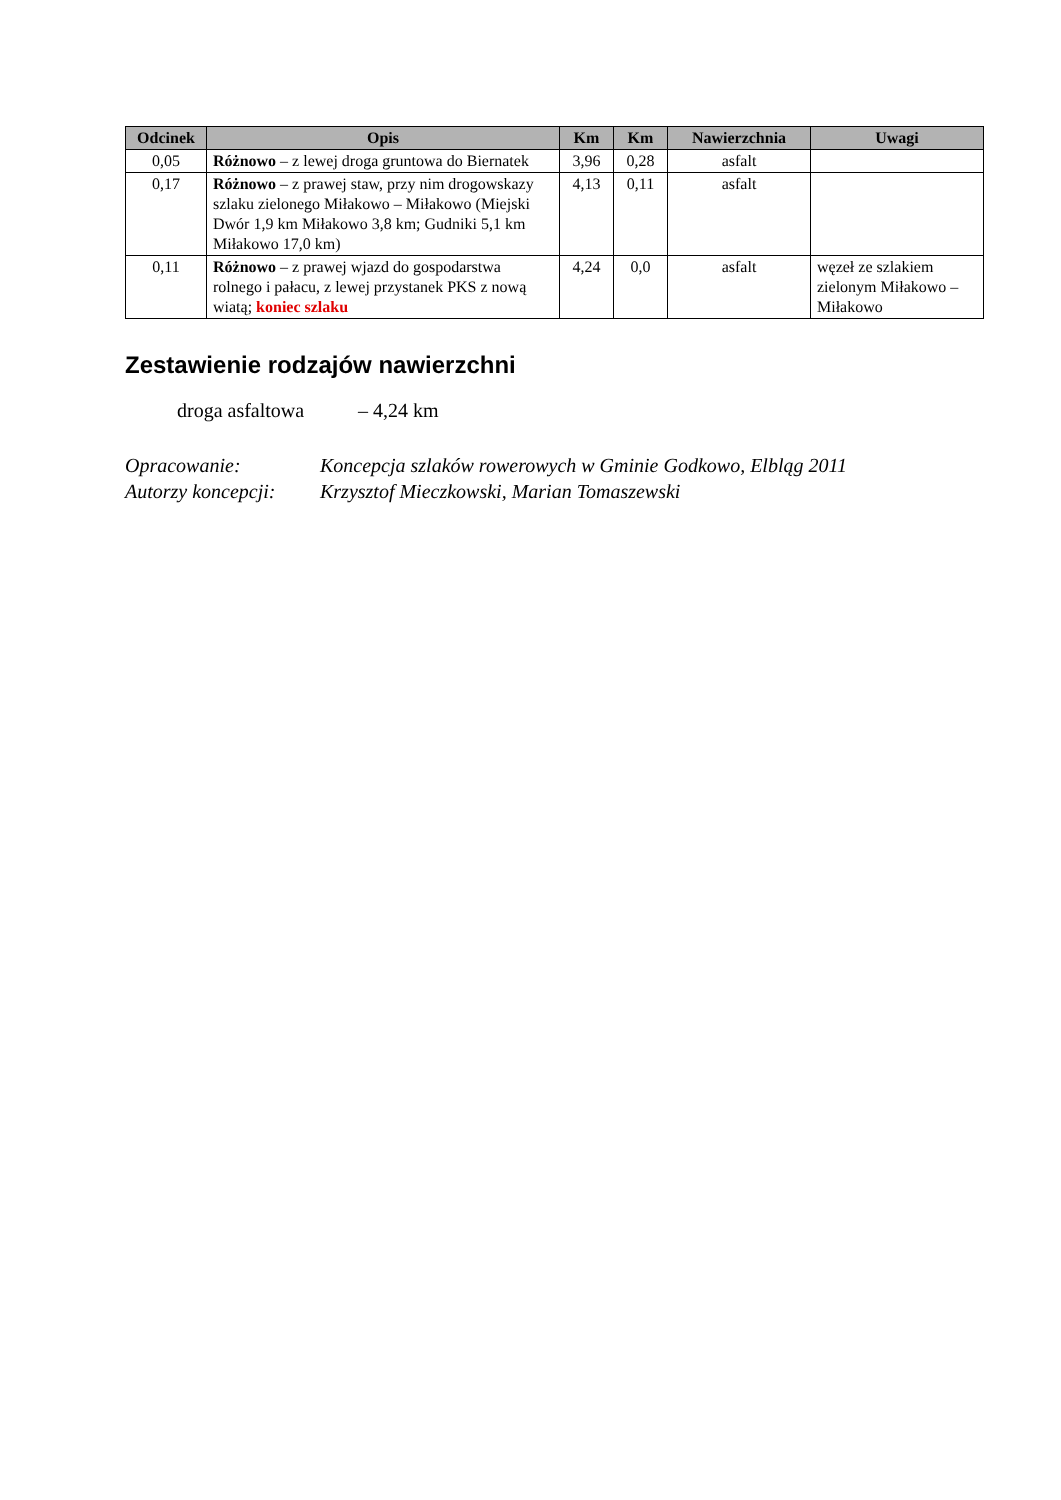| Odcinek | Opis | Km | Km | Nawierzchnia | Uwagi |
| --- | --- | --- | --- | --- | --- |
| 0,05 | Różnowo – z lewej droga gruntowa do Biernatek | 3,96 | 0,28 | asfalt | |
| 0,17 | Różnowo – z prawej staw, przy nim drogowskazy szlaku zielonego Miłakowo – Miłakowo (Miejski Dwór 1,9 km Miłakowo 3,8 km; Gudniki 5,1 km Miłakowo 17,0 km) | 4,13 | 0,11 | asfalt | |
| 0,11 | Różnowo – z prawej wjazd do gospodarstwa rolnego i pałacu, z lewej przystanek PKS z nową wiatą; koniec szlaku | 4,24 | 0,0 | asfalt | węzeł ze szlakiem zielonym Miłakowo – Miłakowo |
Zestawienie rodzajów nawierzchni
droga asfaltowa – 4,24 km
Opracowanie: Koncepcja szlaków rowerowych w Gminie Godkowo, Elbląg 2011
Autorzy koncepcji: Krzysztof Mieczkowski, Marian Tomaszewski